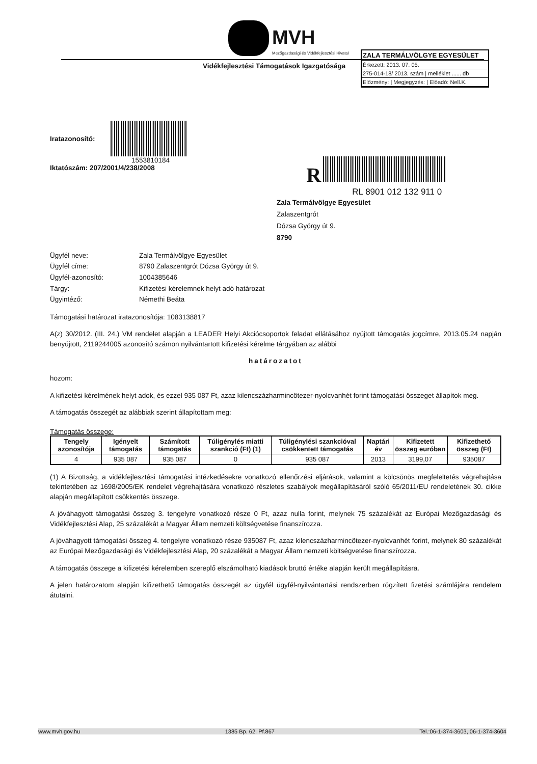MVH
Mezőgazdasági és Vidékfejlesztési Hivatal
Vidékfejlesztési Támogatások Igazgatósága
ZALA TERMÁLVÖLGYE EGYESÜLET
Érkezett: 2013. 07. 05.
275-014-18/ 2013. szám | melléklet ...... db
Előzmény: | Megjegyzés: | Előadó: Nell.K.
Iratazonosító:
1553810184
Iktatószám: 207/2001/4/238/2008
R
RL 8901 012 132 911 0
Zala Termálvölgye Egyesület
Zalaszentgrót
Dózsa György út 9.
8790
Ügyfél neve: Zala Termálvölgye Egyesület
Ügyfél címe: 8790 Zalaszentgrót Dózsa György út 9.
Ügyfél-azonosító: 1004385646
Tárgy: Kifizetési kérelemnek helyt adó határozat
Ügyintéző: Némethi Beáta
Támogatási határozat iratazonosítója: 1083138817
A(z) 30/2012. (III. 24.) VM rendelet alapján a LEADER Helyi Akciócsoportok feladat ellátásához nyújtott támogatás jogcímre, 2013.05.24 napján benyújtott, 2119244005 azonosító számon nyilvántartott kifizetési kérelme tárgyában az alábbi
határozatot
hozom:
A kifizetési kérelmének helyt adok, és ezzel 935 087 Ft, azaz kilencszázharmincötezer-nyolcvanhét forint támogatási összeget állapítok meg.
A támogatás összegét az alábbiak szerint állapítottam meg:
Támogatás összege:
| Tengely azonosítója | Igényelt támogatás | Számított támogatás | Túligénylés miatti szankció (Ft) (1) | Túligénylési szankcióval csökkentett támogatás | Naptári év | Kifizetett összeg euróban | Kifizethető összeg (Ft) |
| --- | --- | --- | --- | --- | --- | --- | --- |
| 4 | 935 087 | 935 087 | 0 | 935 087 | 2013 | 3199,07 | 935087 |
(1) A Bizottság, a vidékfejlesztési támogatási intézkedésekre vonatkozó ellenőrzési eljárások, valamint a kölcsönös megfeleltetés végrehajtása tekintetében az 1698/2005/EK rendelet végrehajtására vonatkozó részletes szabályok megállapításáról szóló 65/2011/EU rendeletének 30. cikke alapján megállapított csökkentés összege.
A jóváhagyott támogatási összeg 3. tengelyre vonatkozó része 0 Ft, azaz nulla forint, melynek 75 százalékát az Európai Mezőgazdasági és Vidékfejlesztési Alap, 25 százalékát a Magyar Állam nemzeti költségvetése finanszírozza.
A jóváhagyott támogatási összeg 4. tengelyre vonatkozó része 935087 Ft, azaz kilencszázharmincötezer-nyolcvanhét forint, melynek 80 százalékát az Európai Mezőgazdasági és Vidékfejlesztési Alap, 20 százalékát a Magyar Állam nemzeti költségvetése finanszírozza.
A támogatás összege a kifizetési kérelemben szereplő elszámolható kiadások bruttó értéke alapján került megállapításra.
A jelen határozatom alapján kifizethető támogatás összegét az ügyfél ügyfél-nyilvántartási rendszerben rögzített fizetési számlájára rendelem átutalni.
www.mvh.gov.hu 1385 Bp. 62. Pf.867 Tel.:06-1-374-3603, 06-1-374-3604